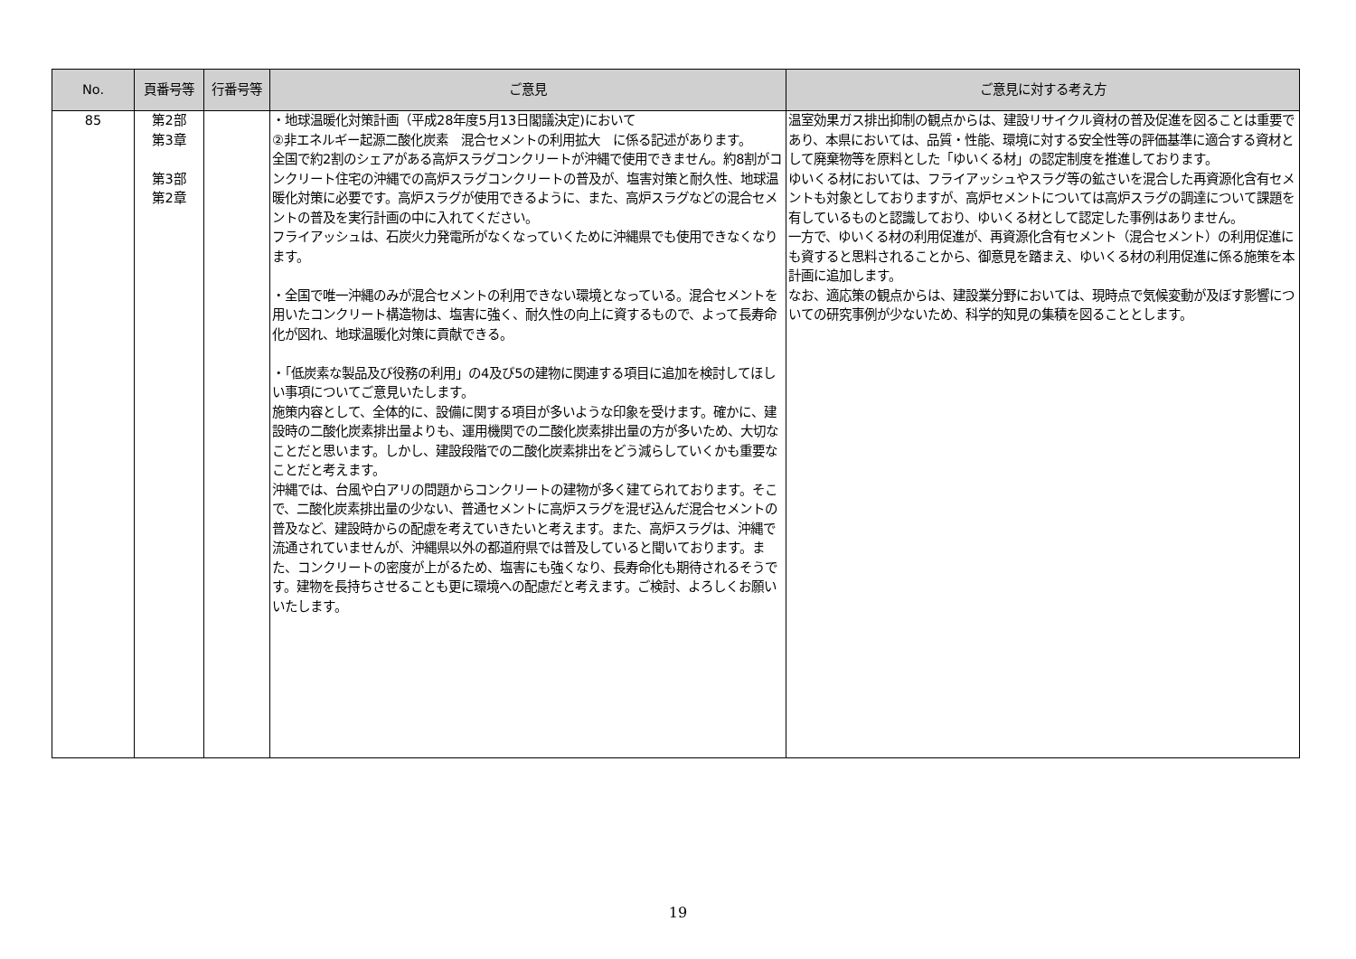| No. | 頁番号等 | 行番号等 | ご意見 | ご意見に対する考え方 |
| --- | --- | --- | --- | --- |
| 85 | 第2部 第3章 第3部 第2章 | | ・地球温暖化対策計画（平成28年度5月13日閣議決定)において ②非エネルギー起源二酸化炭素 混合セメントの利用拡大 に係る記述があります。 全国で約2割のシェアがある高炉スラグコンクリートが沖縄で使用できません。約8割がコンクリート住宅の沖縄での高炉スラグコンクリートの普及が、塩害対策と耐久性、地球温暖化対策に必要です。高炉スラグが使用できるように、また、高炉スラグなどの混合セメントの普及を実行計画の中に入れてください。 フライアッシュは、石炭火力発電所がなくなっていくために沖縄県でも使用できなくなります。 ・全国で唯一沖縄のみが混合セメントの利用できない環境となっている。混合セメントを用いたコンクリート構造物は、塩害に強く、耐久性の向上に資するもので、よって長寿命化が図れ、地球温暖化対策に貢献できる。 ・「低炭素な製品及び役務の利用」の4及び5の建物に関連する項目に追加を検討してほしい事項についてご意見いたします。 施策内容として、全体的に、設備に関する項目が多いような印象を受けます。確かに、建設時の二酸化炭素排出量よりも、運用機関での二酸化炭素排出量の方が多いため、大切なことだと思います。しかし、建設段階での二酸化炭素排出をどう減らしていくかも重要なことだと考えます。 沖縄では、台風や白アリの問題からコンクリートの建物が多く建てられております。そこで、二酸化炭素排出量の少ない、普通セメントに高炉スラグを混ぜ込んだ混合セメントの普及など、建設時からの配慮を考えていきたいと考えます。また、高炉スラグは、沖縄で流通されていませんが、沖縄県以外の都道府県では普及していると聞いております。また、コンクリートの密度が上がるため、塩害にも強くなり、長寿命化も期待されるそうです。建物を長持ちさせることも更に環境への配慮だと考えます。ご検討、よろしくお願いいたします。 | 温室効果ガス排出抑制の観点からは、建設リサイクル資材の普及促進を図ることは重要であり、本県においては、品質・性能、環境に対する安全性等の評価基準に適合する資材として廃棄物等を原料とした「ゆいくる材」の認定制度を推進しております。 ゆいくる材においては、フライアッシュやスラグ等の鉱さいを混合した再資源化含有セメントも対象としておりますが、高炉セメントについては高炉スラグの調達について課題を有しているものと認識しており、ゆいくる材として認定した事例はありません。 一方で、ゆいくる材の利用促進が、再資源化含有セメント（混合セメント）の利用促進にも資すると思料されることから、御意見を踏まえ、ゆいくる材の利用促進に係る施策を本計画に追加します。 なお、適応策の観点からは、建設業分野においては、現時点で気候変動が及ぼす影響についての研究事例が少ないため、科学的知見の集積を図ることとします。 |
19